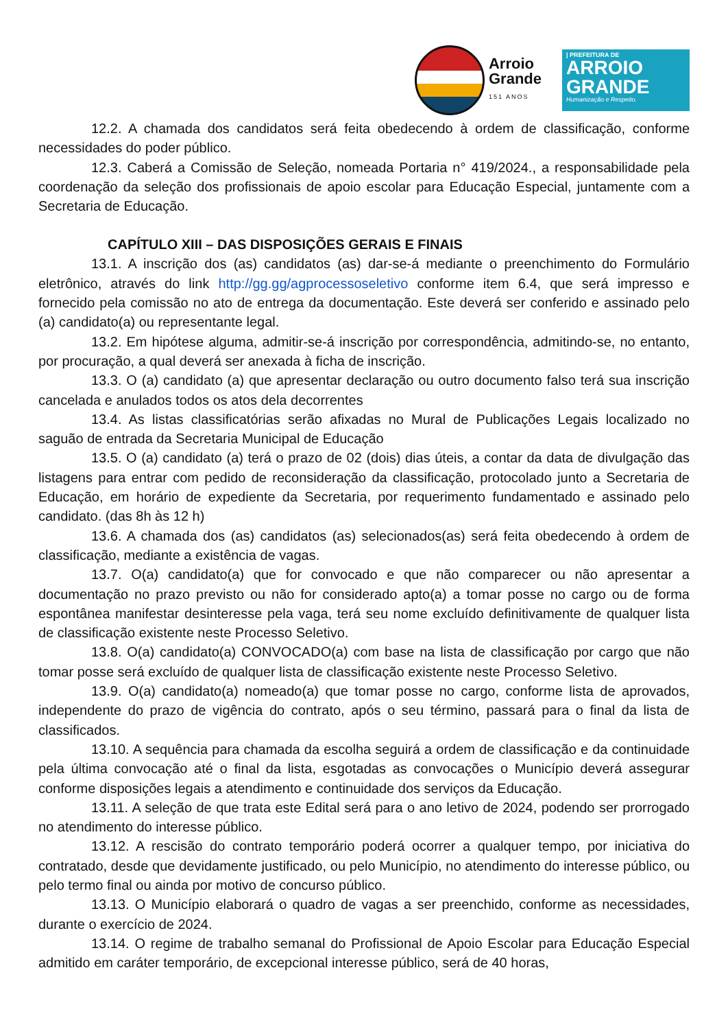Arroio
Grande
151 ANOS
| PREFEITURA DE
ARROIO
GRANDE
Humanização e Respeito.
12.2. A chamada dos candidatos será feita obedecendo à ordem de classificação, conforme necessidades do poder público.
12.3. Caberá a Comissão de Seleção, nomeada Portaria n° 419/2024., a responsabilidade pela coordenação da seleção dos profissionais de apoio escolar para Educação Especial, juntamente com a Secretaria de Educação.
CAPÍTULO XIII – DAS DISPOSIÇÕES GERAIS E FINAIS
13.1. A inscrição dos (as) candidatos (as) dar-se-á mediante o preenchimento do Formulário eletrônico, através do link http://gg.gg/agprocessoseletivo conforme item 6.4, que será impresso e fornecido pela comissão no ato de entrega da documentação. Este deverá ser conferido e assinado pelo (a) candidato(a) ou representante legal.
13.2. Em hipótese alguma, admitir-se-á inscrição por correspondência, admitindo-se, no entanto, por procuração, a qual deverá ser anexada à ficha de inscrição.
13.3. O (a) candidato (a) que apresentar declaração ou outro documento falso terá sua inscrição cancelada e anulados todos os atos dela decorrentes
13.4. As listas classificatórias serão afixadas no Mural de Publicações Legais localizado no saguão de entrada da Secretaria Municipal de Educação
13.5. O (a) candidato (a) terá o prazo de 02 (dois) dias úteis, a contar da data de divulgação das listagens para entrar com pedido de reconsideração da classificação, protocolado junto a Secretaria de Educação, em horário de expediente da Secretaria, por requerimento fundamentado e assinado pelo candidato. (das 8h às 12 h)
13.6. A chamada dos (as) candidatos (as) selecionados(as) será feita obedecendo à ordem de classificação, mediante a existência de vagas.
13.7. O(a) candidato(a) que for convocado e que não comparecer ou não apresentar a documentação no prazo previsto ou não for considerado apto(a) a tomar posse no cargo ou de forma espontânea manifestar desinteresse pela vaga, terá seu nome excluído definitivamente de qualquer lista de classificação existente neste Processo Seletivo.
13.8. O(a) candidato(a) CONVOCADO(a) com base na lista de classificação por cargo que não tomar posse será excluído de qualquer lista de classificação existente neste Processo Seletivo.
13.9. O(a) candidato(a) nomeado(a) que tomar posse no cargo, conforme lista de aprovados, independente do prazo de vigência do contrato, após o seu término, passará para o final da lista de classificados.
13.10. A sequência para chamada da escolha seguirá a ordem de classificação e da continuidade pela última convocação até o final da lista, esgotadas as convocações o Município deverá assegurar conforme disposições legais a atendimento e continuidade dos serviços da Educação.
13.11. A seleção de que trata este Edital será para o ano letivo de 2024, podendo ser prorrogado no atendimento do interesse público.
13.12. A rescisão do contrato temporário poderá ocorrer a qualquer tempo, por iniciativa do contratado, desde que devidamente justificado, ou pelo Município, no atendimento do interesse público, ou pelo termo final ou ainda por motivo de concurso público.
13.13. O Município elaborará o quadro de vagas a ser preenchido, conforme as necessidades, durante o exercício de 2024.
13.14. O regime de trabalho semanal do Profissional de Apoio Escolar para Educação Especial admitido em caráter temporário, de excepcional interesse público, será de 40 horas,